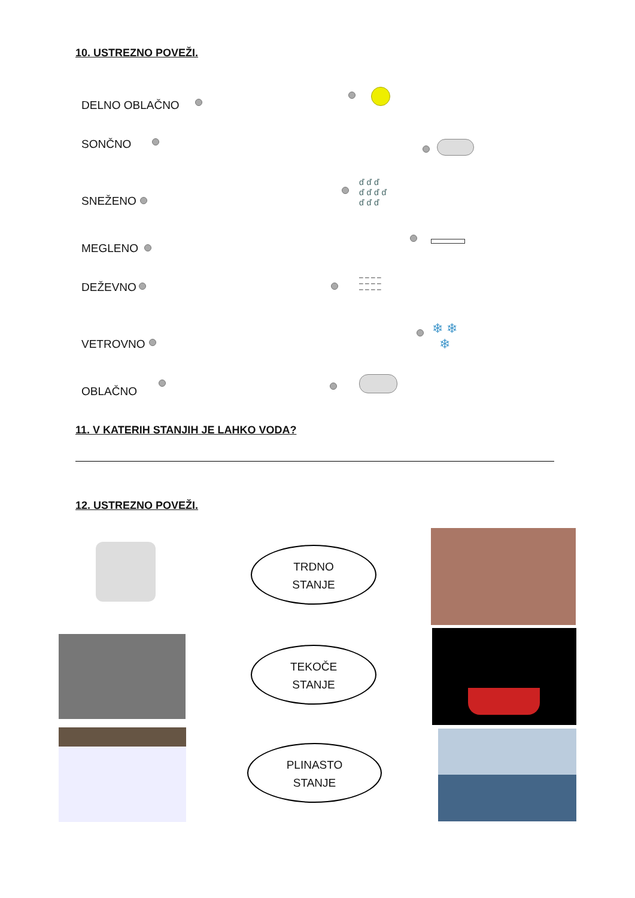10. USTREZNO POVEŽI.
DELNO OBLAČNO
SONČNO
SNEŽENO
MEGLENO
DEŽEVNO
VETROVNO
OBLAČNO
ď ď ď
ď ď ď ď
ď ď ď
– – – –
– – – –
– – – –
❄ ❄
❄
11. V KATERIH STANJIH JE LAHKO VODA?
12. USTREZNO POVEŽI.
TRDNO
STANJE
TEKOČE
STANJE
PLINASTO
STANJE